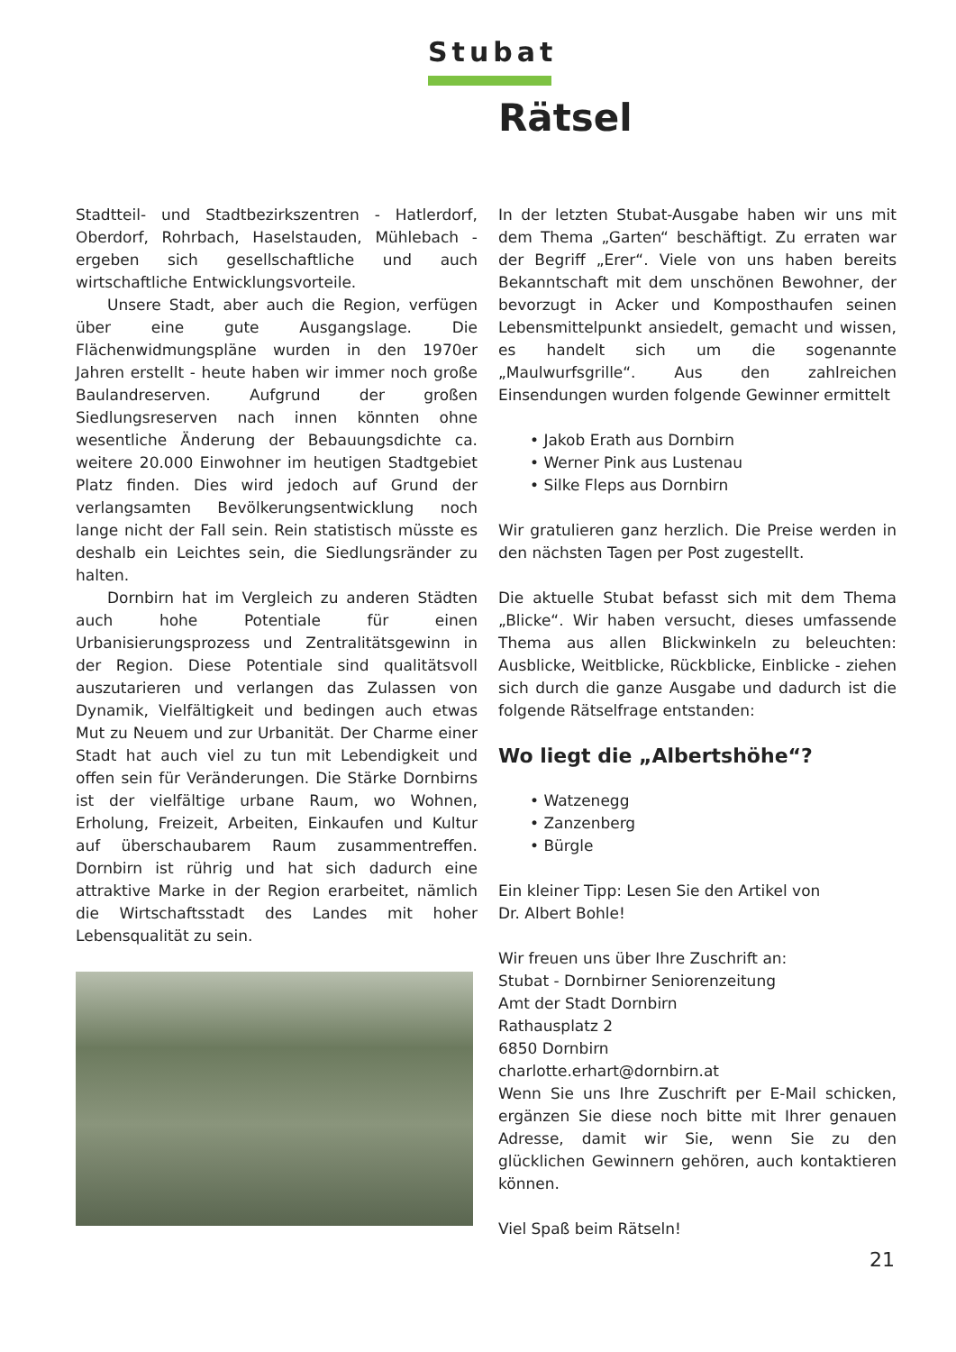Stubat
Rätsel
Stadtteil- und Stadtbezirkszentren - Hatlerdorf, Oberdorf, Rohrbach, Haselstauden, Mühlebach - ergeben sich gesellschaftliche und auch wirtschaftliche Entwicklungsvorteile.
Unsere Stadt, aber auch die Region, verfügen über eine gute Ausgangslage. Die Flächenwidmungspläne wurden in den 1970er Jahren erstellt - heute haben wir immer noch große Baulandreserven. Aufgrund der großen Siedlungsreserven nach innen könnten ohne wesentliche Änderung der Bebauungsdichte ca. weitere 20.000 Einwohner im heutigen Stadtgebiet Platz finden. Dies wird jedoch auf Grund der verlangsamten Bevölkerungsentwicklung noch lange nicht der Fall sein. Rein statistisch müsste es deshalb ein Leichtes sein, die Siedlungsränder zu halten.
Dornbirn hat im Vergleich zu anderen Städten auch hohe Potentiale für einen Urbanisierungsprozess und Zentralitätsgewinn in der Region. Diese Potentiale sind qualitätsvoll auszutarieren und verlangen das Zulassen von Dynamik, Vielfältigkeit und bedingen auch etwas Mut zu Neuem und zur Urbanität. Der Charme einer Stadt hat auch viel zu tun mit Lebendigkeit und offen sein für Veränderungen. Die Stärke Dornbirns ist der vielfältige urbane Raum, wo Wohnen, Erholung, Freizeit, Arbeiten, Einkaufen und Kultur auf überschaubarem Raum zusammentreffen. Dornbirn ist rührig und hat sich dadurch eine attraktive Marke in der Region erarbeitet, nämlich die Wirtschaftsstadt des Landes mit hoher Lebensqualität zu sein.
In der letzten Stubat-Ausgabe haben wir uns mit dem Thema „Garten“ beschäftigt. Zu erraten war der Begriff „Erer“. Viele von uns haben bereits Bekanntschaft mit dem unschönen Bewohner, der bevorzugt in Acker und Komposthaufen seinen Lebensmittelpunkt ansiedelt, gemacht und wissen, es handelt sich um die sogenannte „Maulwurfsgrille“. Aus den zahlreichen Einsendungen wurden folgende Gewinner ermittelt
• Jakob Erath aus Dornbirn
• Werner Pink aus Lustenau
• Silke Fleps aus Dornbirn
Wir gratulieren ganz herzlich. Die Preise werden in den nächsten Tagen per Post zugestellt.
Die aktuelle Stubat befasst sich mit dem Thema „Blicke“. Wir haben versucht, dieses umfassende Thema aus allen Blickwinkeln zu beleuchten: Ausblicke, Weitblicke, Rückblicke, Einblicke - ziehen sich durch die ganze Ausgabe und dadurch ist die folgende Rätselfrage entstanden:
Wo liegt die „Albertshöhe“?
• Watzenegg
• Zanzenberg
• Bürgle
Ein kleiner Tipp: Lesen Sie den Artikel von
Dr. Albert Bohle!
Wir freuen uns über Ihre Zuschrift an:
Stubat - Dornbirner Seniorenzeitung
Amt der Stadt Dornbirn
Rathausplatz 2
6850 Dornbirn
charlotte.erhart@dornbirn.at
Wenn Sie uns Ihre Zuschrift per E-Mail schicken, ergänzen Sie diese noch bitte mit Ihrer genauen Adresse, damit wir Sie, wenn Sie zu den glücklichen Gewinnern gehören, auch kontaktieren können.
Viel Spaß beim Rätseln!
21